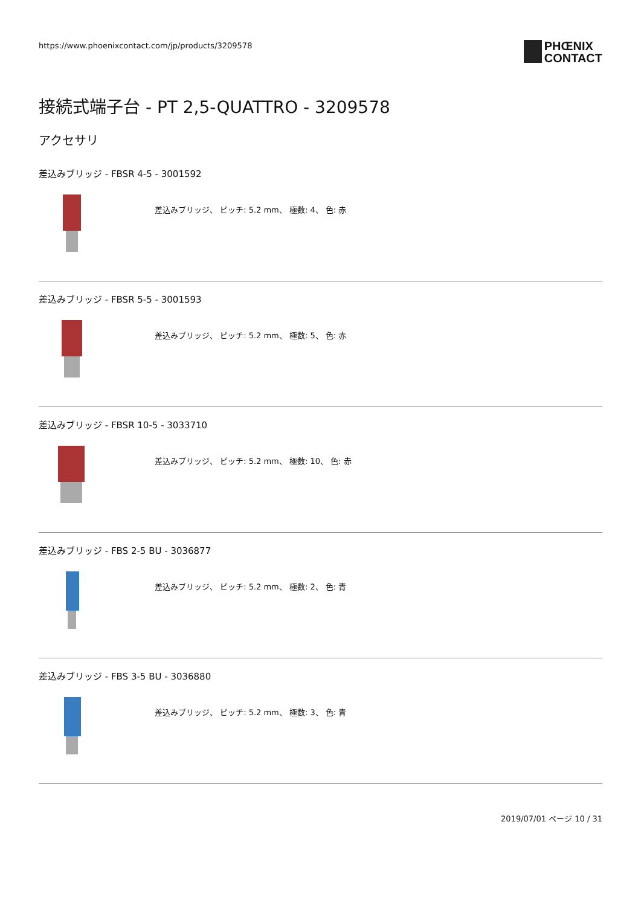https://www.phoenixcontact.com/jp/products/3209578
PHŒNIX
CONTACT
接続式端子台 - PT 2,5-QUATTRO - 3209578
アクセサリ
差込みブリッジ - FBSR 4-5 - 3001592
差込みブリッジ、 ピッチ: 5.2 mm、 極数: 4、 色: 赤
差込みブリッジ - FBSR 5-5 - 3001593
差込みブリッジ、 ピッチ: 5.2 mm、 極数: 5、 色: 赤
差込みブリッジ - FBSR 10-5 - 3033710
差込みブリッジ、 ピッチ: 5.2 mm、 極数: 10、 色: 赤
差込みブリッジ - FBS 2-5 BU - 3036877
差込みブリッジ、 ピッチ: 5.2 mm、 極数: 2、 色: 青
差込みブリッジ - FBS 3-5 BU - 3036880
差込みブリッジ、 ピッチ: 5.2 mm、 極数: 3、 色: 青
2019/07/01 ページ 10 / 31